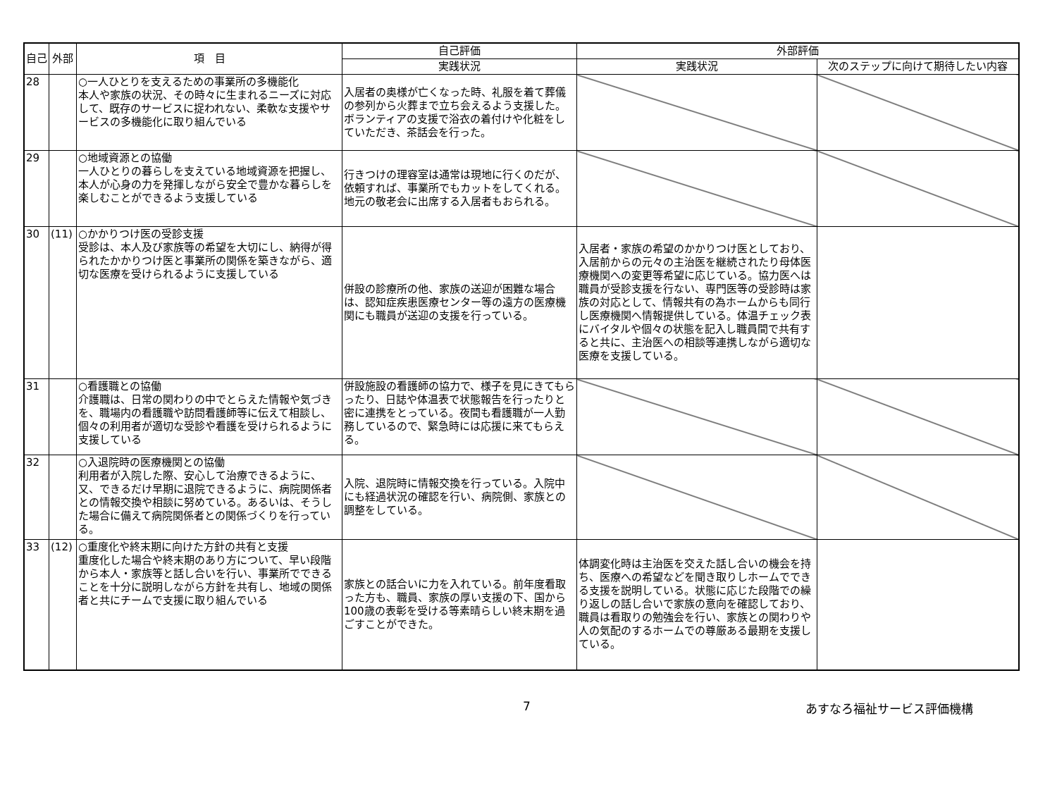| 自己 | 外部 | 項 目 | 自己評価 | 外部評価 | |
| --- | --- | --- | --- | --- | --- |
| | | | 実践状況 | 実践状況 | 次のステップに向けて期待したい内容 |
| 28 | | ○一人ひとりを支えるための事業所の多機能化 本人や家族の状況、その時々に生まれるニーズに対応して、既存のサービスに捉われない、柔軟な支援やサービスの多機能化に取り組んでいる | 入居者の奥様が亡くなった時、礼服を着て葬儀の参列から火葬まで立ち会えるよう支援した。ボランティアの支援で浴衣の着付けや化粧をしていただき、茶話会を行った。 | | |
| 29 | | ○地域資源との協働 一人ひとりの暮らしを支えている地域資源を把握し、本人が心身の力を発揮しながら安全で豊かな暮らしを楽しむことができるよう支援している | 行きつけの理容室は通常は現地に行くのだが、依頼すれば、事業所でもカットをしてくれる。地元の敬老会に出席する入居者もおられる。 | | |
| 30 | (11) | ○かかりつけ医の受診支援 受診は、本人及び家族等の希望を大切にし、納得が得られたかかりつけ医と事業所の関係を築きながら、適切な医療を受けられるように支援している | 併設の診療所の他、家族の送迎が困難な場合は、認知症疾患医療センター等の遠方の医療機関にも職員が送迎の支援を行っている。 | 入居者・家族の希望のかかりつけ医としており、入居前からの元々の主治医を継続されたり母体医療機関への変更等希望に応じている。協力医へは職員が受診支援を行ない、専門医等の受診時は家族の対応として、情報共有の為ホームからも同行し医療機関へ情報提供している。体温チェック表にバイタルや個々の状態を記入し職員間で共有すると共に、主治医への相談等連携しながら適切な医療を支援している。 | |
| 31 | | ○看護職との協働 介護職は、日常の関わりの中でとらえた情報や気づきを、職場内の看護職や訪問看護師等に伝えて相談し、個々の利用者が適切な受診や看護を受けられるように支援している | 併設施設の看護師の協力で、様子を見にきてもらったり、日誌や体温表で状態報告を行ったりと密に連携をとっている。夜間も看護職が一人勤務しているので、緊急時には応援に来てもらえる。 | | |
| 32 | | ○入退院時の医療機関との協働 利用者が入院した際、安心して治療できるように、又、できるだけ早期に退院できるように、病院関係者との情報交換や相談に努めている。あるいは、そうした場合に備えて病院関係者との関係づくりを行っている。 | 入院、退院時に情報交換を行っている。入院中にも経過状況の確認を行い、病院側、家族との調整をしている。 | | |
| 33 | (12) | ○重度化や終末期に向けた方針の共有と支援 重度化した場合や終末期のあり方について、早い段階から本人・家族等と話し合いを行い、事業所でできることを十分に説明しながら方針を共有し、地域の関係者と共にチームで支援に取り組んでいる | 家族との話合いに力を入れている。前年度看取った方も、職員、家族の厚い支援の下、国から100歳の表彰を受ける等素晴らしい終末期を過ごすことができた。 | 体調変化時は主治医を交えた話し合いの機会を持ち、医療への希望などを聞き取りしホームでできる支援を説明している。状態に応じた段階での繰り返しの話し合いで家族の意向を確認しており、職員は看取りの勉強会を行い、家族との関わりや人の気配のするホームでの尊厳ある最期を支援している。 | |
7 あすなろ福祉サービス評価機構